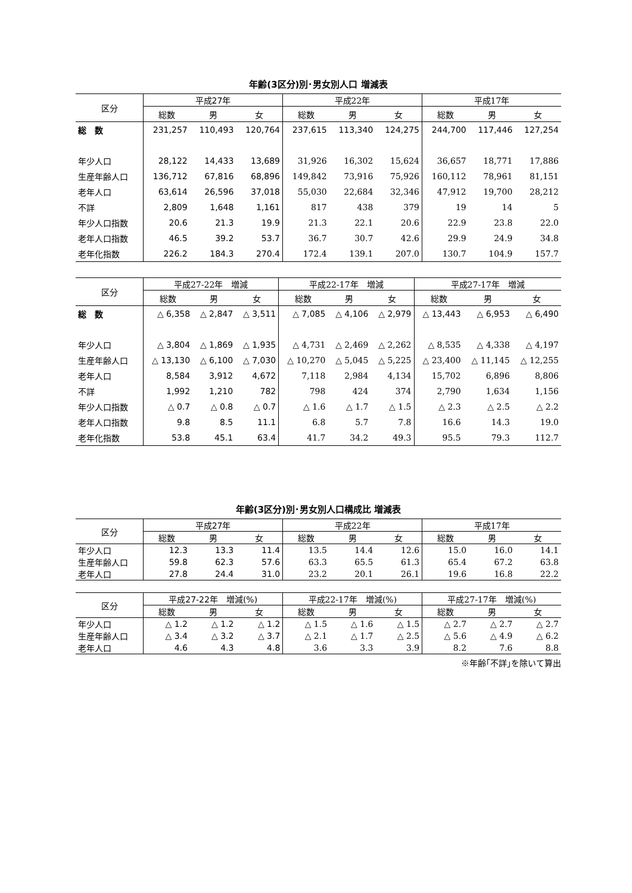年齢(3区分)別･男女別人口 増減表
| 区分 | 平成27年 | | | 平成22年 | | | 平成17年 | | |
| --- | --- | --- | --- | --- | --- | --- | --- | --- | --- |
| | 総数 | 男 | 女 | 総数 | 男 | 女 | 総数 | 男 | 女 |
| 総 数 | 231,257 | 110,493 | 120,764 | 237,615 | 113,340 | 124,275 | 244,700 | 117,446 | 127,254 |
| 年少人口 | 28,122 | 14,433 | 13,689 | 31,926 | 16,302 | 15,624 | 36,657 | 18,771 | 17,886 |
| 生産年齢人口 | 136,712 | 67,816 | 68,896 | 149,842 | 73,916 | 75,926 | 160,112 | 78,961 | 81,151 |
| 老年人口 | 63,614 | 26,596 | 37,018 | 55,030 | 22,684 | 32,346 | 47,912 | 19,700 | 28,212 |
| 不詳 | 2,809 | 1,648 | 1,161 | 817 | 438 | 379 | 19 | 14 | 5 |
| 年少人口指数 | 20.6 | 21.3 | 19.9 | 21.3 | 22.1 | 20.6 | 22.9 | 23.8 | 22.0 |
| 老年人口指数 | 46.5 | 39.2 | 53.7 | 36.7 | 30.7 | 42.6 | 29.9 | 24.9 | 34.8 |
| 老年化指数 | 226.2 | 184.3 | 270.4 | 172.4 | 139.1 | 207.0 | 130.7 | 104.9 | 157.7 |
| 区分 | 平成27-22年 増減 | | | 平成22-17年 増減 | | | 平成27-17年 増減 | | |
| --- | --- | --- | --- | --- | --- | --- | --- | --- | --- |
| | 総数 | 男 | 女 | 総数 | 男 | 女 | 総数 | 男 | 女 |
| 総 数 | △ 6,358 | △ 2,847 | △ 3,511 | △ 7,085 | △ 4,106 | △ 2,979 | △ 13,443 | △ 6,953 | △ 6,490 |
| 年少人口 | △ 3,804 | △ 1,869 | △ 1,935 | △ 4,731 | △ 2,469 | △ 2,262 | △ 8,535 | △ 4,338 | △ 4,197 |
| 生産年齢人口 | △ 13,130 | △ 6,100 | △ 7,030 | △ 10,270 | △ 5,045 | △ 5,225 | △ 23,400 | △ 11,145 | △ 12,255 |
| 老年人口 | 8,584 | 3,912 | 4,672 | 7,118 | 2,984 | 4,134 | 15,702 | 6,896 | 8,806 |
| 不詳 | 1,992 | 1,210 | 782 | 798 | 424 | 374 | 2,790 | 1,634 | 1,156 |
| 年少人口指数 | △ 0.7 | △ 0.8 | △ 0.7 | △ 1.6 | △ 1.7 | △ 1.5 | △ 2.3 | △ 2.5 | △ 2.2 |
| 老年人口指数 | 9.8 | 8.5 | 11.1 | 6.8 | 5.7 | 7.8 | 16.6 | 14.3 | 19.0 |
| 老年化指数 | 53.8 | 45.1 | 63.4 | 41.7 | 34.2 | 49.3 | 95.5 | 79.3 | 112.7 |
年齢(3区分)別･男女別人口構成比 増減表
| 区分 | 平成27年 | | | 平成22年 | | | 平成17年 | | |
| --- | --- | --- | --- | --- | --- | --- | --- | --- | --- |
| | 総数 | 男 | 女 | 総数 | 男 | 女 | 総数 | 男 | 女 |
| 年少人口 | 12.3 | 13.3 | 11.4 | 13.5 | 14.4 | 12.6 | 15.0 | 16.0 | 14.1 |
| 生産年齢人口 | 59.8 | 62.3 | 57.6 | 63.3 | 65.5 | 61.3 | 65.4 | 67.2 | 63.8 |
| 老年人口 | 27.8 | 24.4 | 31.0 | 23.2 | 20.1 | 26.1 | 19.6 | 16.8 | 22.2 |
| 区分 | 平成27-22年 増減(%) | | | 平成22-17年 増減(%) | | | 平成27-17年 増減(%) | | |
| --- | --- | --- | --- | --- | --- | --- | --- | --- | --- |
| | 総数 | 男 | 女 | 総数 | 男 | 女 | 総数 | 男 | 女 |
| 年少人口 | △ 1.2 | △ 1.2 | △ 1.2 | △ 1.5 | △ 1.6 | △ 1.5 | △ 2.7 | △ 2.7 | △ 2.7 |
| 生産年齢人口 | △ 3.4 | △ 3.2 | △ 3.7 | △ 2.1 | △ 1.7 | △ 2.5 | △ 5.6 | △ 4.9 | △ 6.2 |
| 老年人口 | 4.6 | 4.3 | 4.8 | 3.6 | 3.3 | 3.9 | 8.2 | 7.6 | 8.8 |
※年齢｢不詳｣を除いて算出